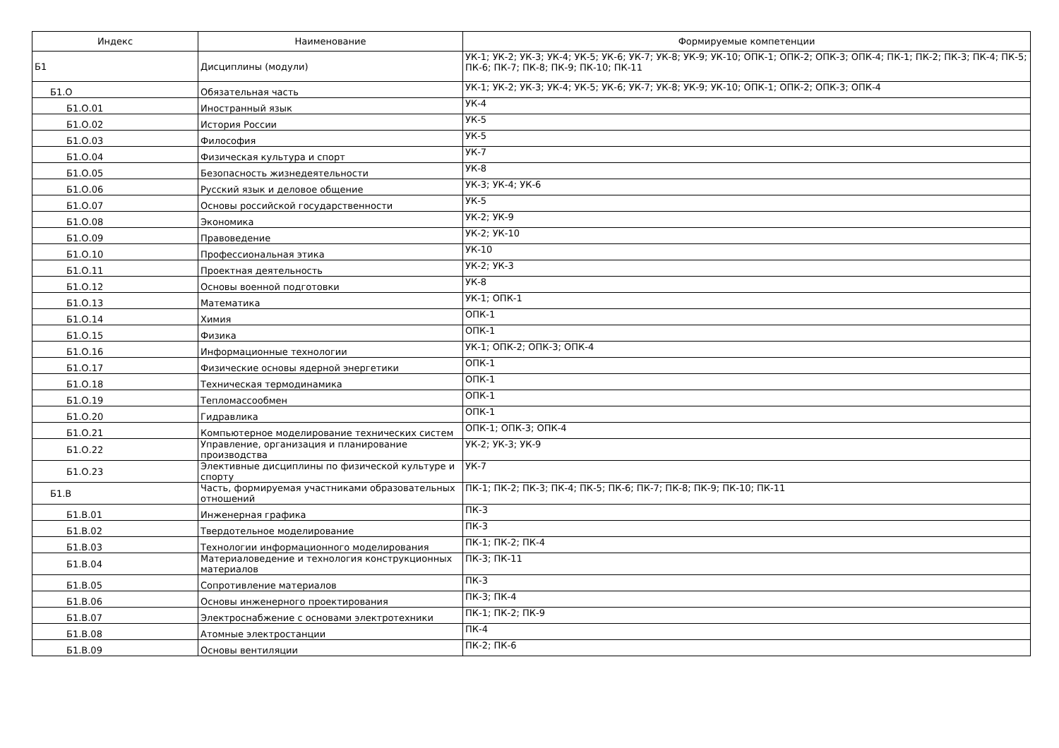| Индекс | Наименование | Формируемые компетенции |
| --- | --- | --- |
| Б1 | Дисциплины (модули) | УК-1; УК-2; УК-3; УК-4; УК-5; УК-6; УК-7; УК-8; УК-9; УК-10; ОПК-1; ОПК-2; ОПК-3; ОПК-4; ПК-1; ПК-2; ПК-3; ПК-4; ПК-5; ПК-6; ПК-7; ПК-8; ПК-9; ПК-10; ПК-11 |
| Б1.О | Обязательная часть | УК-1; УК-2; УК-3; УК-4; УК-5; УК-6; УК-7; УК-8; УК-9; УК-10; ОПК-1; ОПК-2; ОПК-3; ОПК-4 |
| Б1.О.01 | Иностранный язык | УК-4 |
| Б1.О.02 | История России | УК-5 |
| Б1.О.03 | Философия | УК-5 |
| Б1.О.04 | Физическая культура и спорт | УК-7 |
| Б1.О.05 | Безопасность жизнедеятельности | УК-8 |
| Б1.О.06 | Русский язык и деловое общение | УК-3; УК-4; УК-6 |
| Б1.О.07 | Основы российской государственности | УК-5 |
| Б1.О.08 | Экономика | УК-2; УК-9 |
| Б1.О.09 | Правоведение | УК-2; УК-10 |
| Б1.О.10 | Профессиональная этика | УК-10 |
| Б1.О.11 | Проектная деятельность | УК-2; УК-3 |
| Б1.О.12 | Основы военной подготовки | УК-8 |
| Б1.О.13 | Математика | УК-1; ОПК-1 |
| Б1.О.14 | Химия | ОПК-1 |
| Б1.О.15 | Физика | ОПК-1 |
| Б1.О.16 | Информационные технологии | УК-1; ОПК-2; ОПК-3; ОПК-4 |
| Б1.О.17 | Физические основы ядерной энергетики | ОПК-1 |
| Б1.О.18 | Техническая термодинамика | ОПК-1 |
| Б1.О.19 | Тепломассообмен | ОПК-1 |
| Б1.О.20 | Гидравлика | ОПК-1 |
| Б1.О.21 | Компьютерное моделирование технических систем | ОПК-1; ОПК-3; ОПК-4 |
| Б1.О.22 | Управление, организация и планирование производства | УК-2; УК-3; УК-9 |
| Б1.О.23 | Элективные дисциплины по физической культуре и спорту | УК-7 |
| Б1.В | Часть, формируемая участниками образовательных отношений | ПК-1; ПК-2; ПК-3; ПК-4; ПК-5; ПК-6; ПК-7; ПК-8; ПК-9; ПК-10; ПК-11 |
| Б1.В.01 | Инженерная графика | ПК-3 |
| Б1.В.02 | Твердотельное моделирование | ПК-3 |
| Б1.В.03 | Технологии информационного моделирования | ПК-1; ПК-2; ПК-4 |
| Б1.В.04 | Материаловедение и технология конструкционных материалов | ПК-3; ПК-11 |
| Б1.В.05 | Сопротивление материалов | ПК-3 |
| Б1.В.06 | Основы инженерного проектирования | ПК-3; ПК-4 |
| Б1.В.07 | Электроснабжение с основами электротехники | ПК-1; ПК-2; ПК-9 |
| Б1.В.08 | Атомные электростанции | ПК-4 |
| Б1.В.09 | Основы вентиляции | ПК-2; ПК-6 |